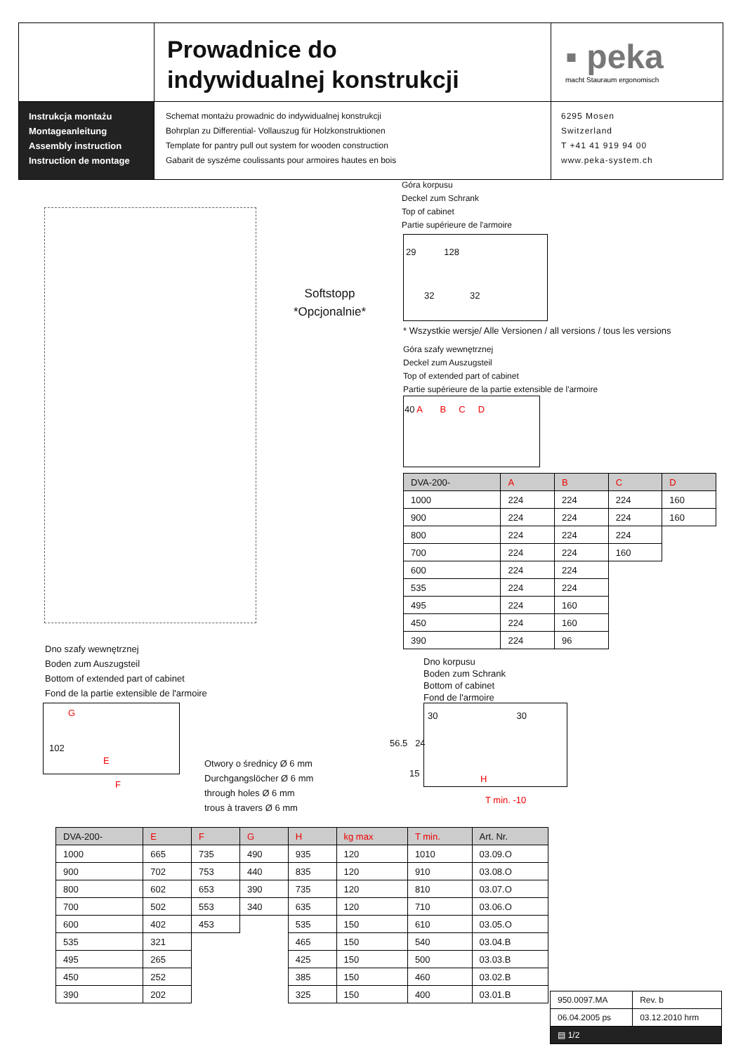Prowadnice do
indywidualnej konstrukcji
▪ peka
macht Stauraum ergonomisch
Instrukcja montażu
Montageanleitung
Assembly instruction
Instruction de montage
Schemat montażu prowadnic do indywidualnej konstrukcji
Bohrplan zu Differential- Vollauszug für Holzkonstruktionen
Template for pantry pull out system for wooden construction
Gabarit de syszéme coulissants pour armoires hautes en bois
6295 Mosen
Switzerland
T +41 41 919 94 00
www.peka-system.ch
Góra korpusu
Deckel zum Schrank
Top of cabinet
Partie supérieure de l'armoire
29 128
32 32
Softstopp
*Opcjonalnie*
* Wszystkie wersje/ Alle Versionen / all versions / tous les versions
Góra szafy wewnętrznej
Deckel zum Auszugsteil
Top of extended part of cabinet
Partie supérieure de la partie extensible de l'armoire
40 A B C D
| DVA-200- | A | B | C | D |
| --- | --- | --- | --- | --- |
| 1000 | 224 | 224 | 224 | 160 |
| 900 | 224 | 224 | 224 | 160 |
| 800 | 224 | 224 | 224 | |
| 700 | 224 | 224 | 160 | |
| 600 | 224 | 224 | | |
| 535 | 224 | 224 | | |
| 495 | 224 | 160 | | |
| 450 | 224 | 160 | | |
| 390 | 224 | 96 | | |
Dno szafy wewnętrznej
Boden zum Auszugsteil
Bottom of extended part of cabinet
Fond de la partie extensible de l'armoire
Dno korpusu
Boden zum Schrank
Bottom of cabinet
Fond de l'armoire
G
102
E
F
Otwory o średnicy Ø 6 mm
Durchgangslöcher Ø 6 mm
through holes Ø 6 mm
trous à travers Ø 6 mm
30 30
56.5 24
15
H
T min. -10
| DVA-200- | E | F | G | H | kg max | T min. | Art. Nr. |
| --- | --- | --- | --- | --- | --- | --- | --- |
| 1000 | 665 | 735 | 490 | 935 | 120 | 1010 | 03.09.O |
| 900 | 702 | 753 | 440 | 835 | 120 | 910 | 03.08.O |
| 800 | 602 | 653 | 390 | 735 | 120 | 810 | 03.07.O |
| 700 | 502 | 553 | 340 | 635 | 120 | 710 | 03.06.O |
| 600 | 402 | 453 | | 535 | 150 | 610 | 03.05.O |
| 535 | 321 | | | 465 | 150 | 540 | 03.04.B |
| 495 | 265 | | | 425 | 150 | 500 | 03.03.B |
| 450 | 252 | | | 385 | 150 | 460 | 03.02.B |
| 390 | 202 | | | 325 | 150 | 400 | 03.01.B |
| 950.0097.MA | Rev. b |
| 06.04.2005 ps | 03.12.2010 hrm |
| ▤ 1/2 | |